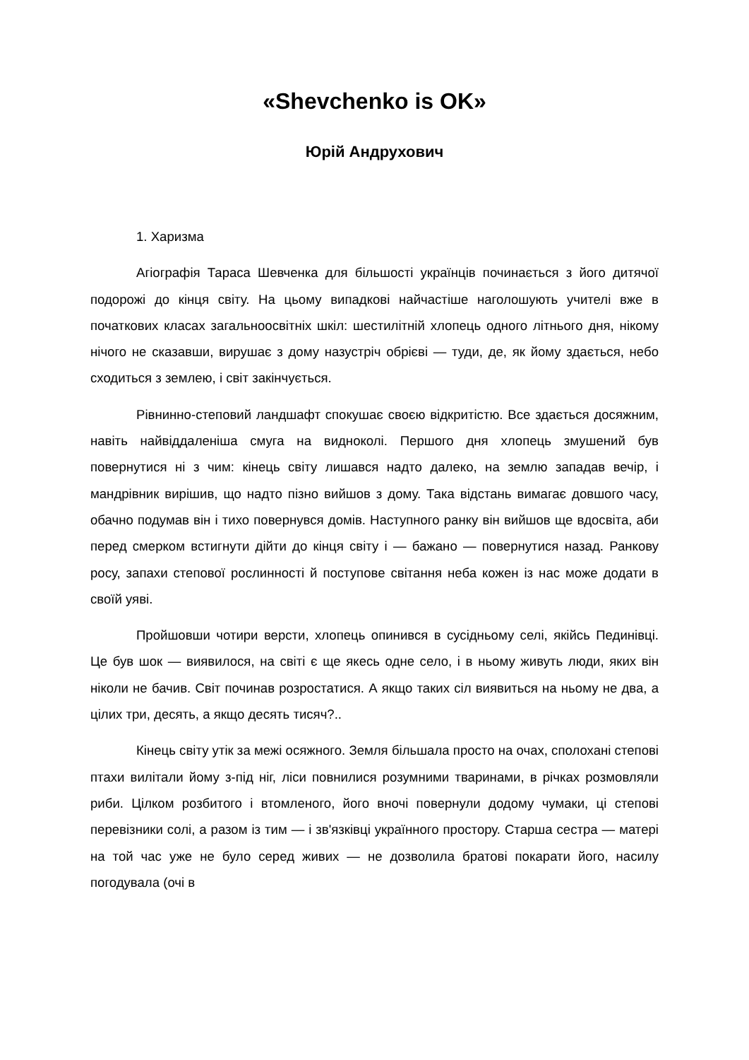«Shevchenko is OK»
Юрій Андрухович
1. Харизма
Агіографія Тараса Шевченка для більшості українців починається з його дитячої подорожі до кінця світу. На цьому випадкові найчастіше наголошують учителі вже в початкових класах загальноосвітніх шкіл: шестилітній хлопець одного літнього дня, нікому нічого не сказавши, вирушає з дому назустріч обрієві — туди, де, як йому здається, небо сходиться з землею, і світ закінчується.
Рівнинно-степовий ландшафт спокушає своєю відкритістю. Все здається досяжним, навіть найвіддаленіша смуга на видноколі. Першого дня хлопець змушений був повернутися ні з чим: кінець світу лишався надто далеко, на землю западав вечір, і мандрівник вирішив, що надто пізно вийшов з дому. Така відстань вимагає довшого часу, обачно подумав він і тихо повернувся домів. Наступного ранку він вийшов ще вдосвіта, аби перед смерком встигнути дійти до кінця світу і — бажано — повернутися назад. Ранкову росу, запахи степової рослинності й поступове світання неба кожен із нас може додати в своїй уяві.
Пройшовши чотири версти, хлопець опинився в сусідньому селі, якійсь Пединівці. Це був шок — виявилося, на світі є ще якесь одне село, і в ньому живуть люди, яких він ніколи не бачив. Світ починав розростатися. А якщо таких сіл виявиться на ньому не два, а цілих три, десять, а якщо десять тисяч?..
Кінець світу утік за межі осяжного. Земля більшала просто на очах, сполохані степові птахи вилітали йому з-під ніг, ліси повнилися розумними тваринами, в річках розмовляли риби. Цілком розбитого і втомленого, його вночі повернули додому чумаки, ці степові перевізники солі, а разом із тим — і зв'язківці українного простору. Старша сестра — матері на той час уже не було серед живих — не дозволила братові покарати його, насилу погодувала (очі в